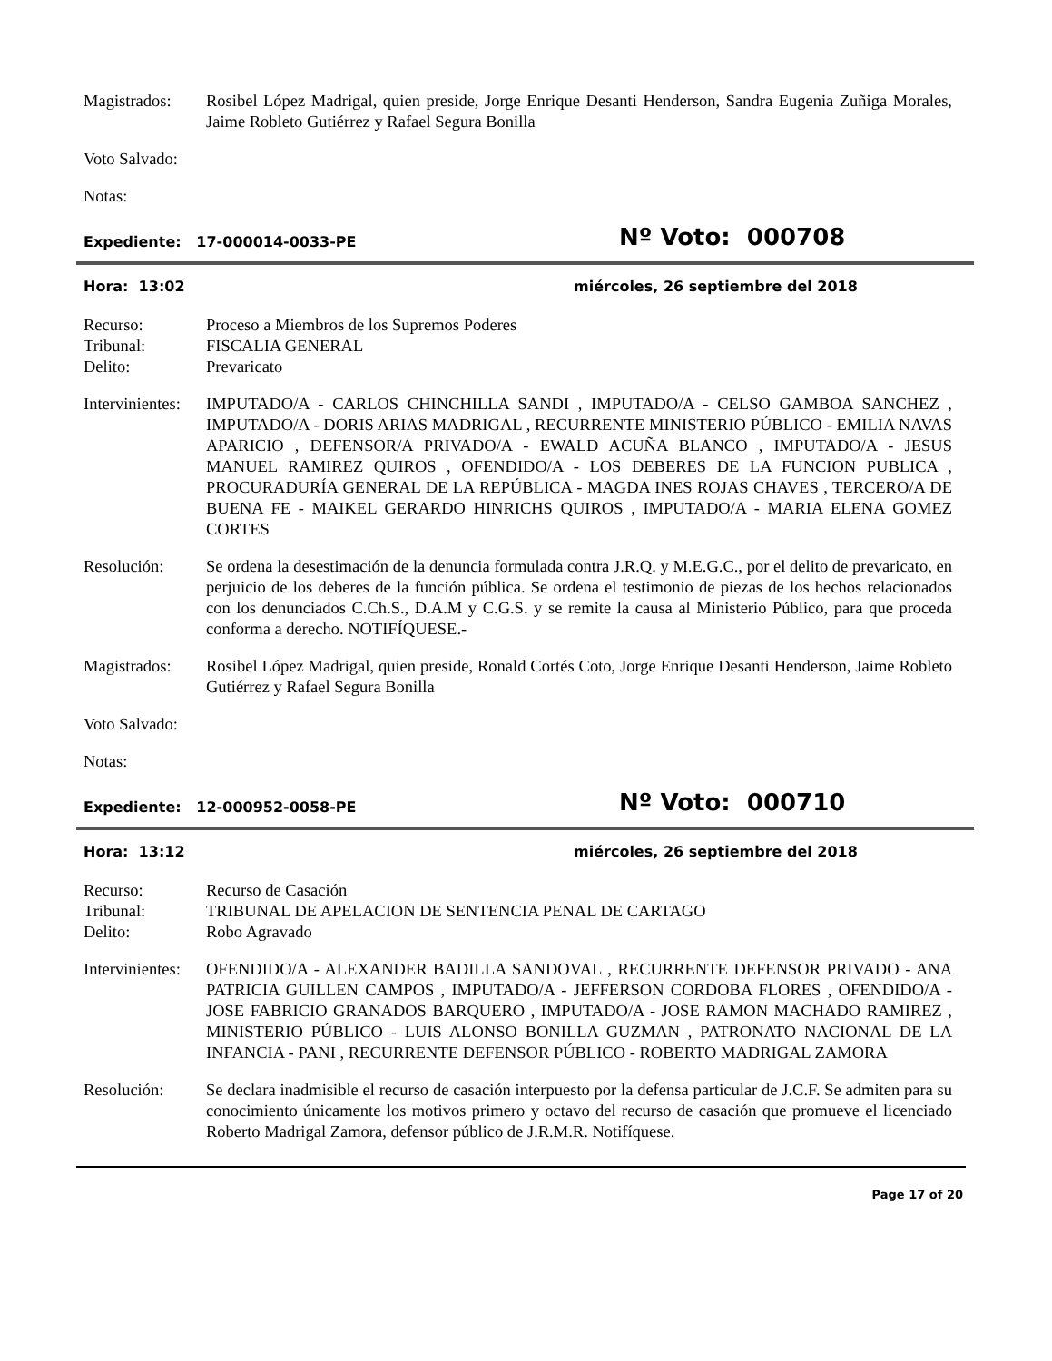Magistrados: Rosibel López Madrigal, quien preside, Jorge Enrique Desanti Henderson, Sandra Eugenia Zuñiga Morales, Jaime Robleto Gutiérrez y Rafael Segura Bonilla
Voto Salvado:
Notas:
Expediente: 17-000014-0033-PE
Nº Voto: 000708
Hora: 13:02 miércoles, 26 septiembre del 2018
Recurso: Proceso a Miembros de los Supremos Poderes
Tribunal: FISCALIA GENERAL
Delito: Prevaricato
Intervinientes:
IMPUTADO/A - CARLOS CHINCHILLA SANDI , IMPUTADO/A - CELSO GAMBOA SANCHEZ , IMPUTADO/A - DORIS ARIAS MADRIGAL , RECURRENTE MINISTERIO PÚBLICO - EMILIA NAVAS APARICIO , DEFENSOR/A PRIVADO/A - EWALD ACUÑA BLANCO , IMPUTADO/A - JESUS MANUEL RAMIREZ QUIROS , OFENDIDO/A - LOS DEBERES DE LA FUNCION PUBLICA , PROCURADURÍA GENERAL DE LA REPÚBLICA - MAGDA INES ROJAS CHAVES , TERCERO/A DE BUENA FE - MAIKEL GERARDO HINRICHS QUIROS , IMPUTADO/A - MARIA ELENA GOMEZ CORTES
Resolución: Se ordena la desestimación de la denuncia formulada contra J.R.Q. y M.E.G.C., por el delito de prevaricato, en perjuicio de los deberes de la función pública. Se ordena el testimonio de piezas de los hechos relacionados con los denunciados C.Ch.S., D.A.M y C.G.S. y se remite la causa al Ministerio Público, para que proceda conforma a derecho. NOTIFÍQUESE.-
Magistrados: Rosibel López Madrigal, quien preside, Ronald Cortés Coto, Jorge Enrique Desanti Henderson, Jaime Robleto Gutiérrez y Rafael Segura Bonilla
Voto Salvado:
Notas:
Expediente: 12-000952-0058-PE
Nº Voto: 000710
Hora: 13:12 miércoles, 26 septiembre del 2018
Recurso: Recurso de Casación
Tribunal: TRIBUNAL DE APELACION DE SENTENCIA PENAL DE CARTAGO
Delito: Robo Agravado
Intervinientes:
OFENDIDO/A - ALEXANDER BADILLA SANDOVAL , RECURRENTE DEFENSOR PRIVADO - ANA PATRICIA GUILLEN CAMPOS , IMPUTADO/A - JEFFERSON CORDOBA FLORES , OFENDIDO/A - JOSE FABRICIO GRANADOS BARQUERO , IMPUTADO/A - JOSE RAMON MACHADO RAMIREZ , MINISTERIO PÚBLICO - LUIS ALONSO BONILLA GUZMAN , PATRONATO NACIONAL DE LA INFANCIA - PANI , RECURRENTE DEFENSOR PÚBLICO - ROBERTO MADRIGAL ZAMORA
Resolución: Se declara inadmisible el recurso de casación interpuesto por la defensa particular de J.C.F. Se admiten para su conocimiento únicamente los motivos primero y octavo del recurso de casación que promueve el licenciado Roberto Madrigal Zamora, defensor público de J.R.M.R. Notifíquese.
Page 17 of 20